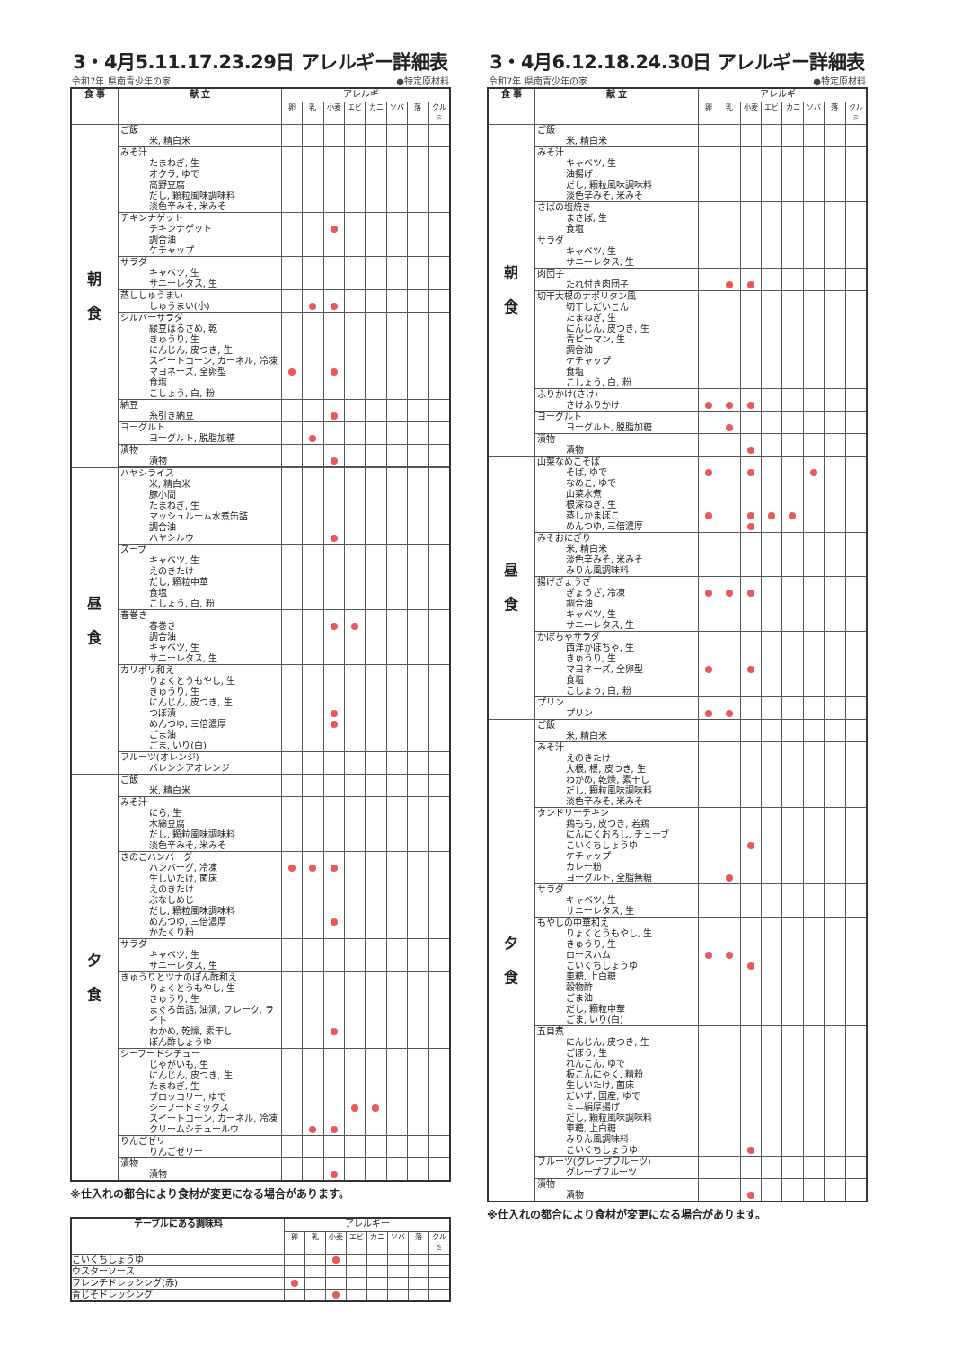3・4月5.11.17.23.29日 アレルギー詳細表
令和7年 県南青少年の家 ●特定原材料
| 食 事 | 献 立 | アレルギー | | | | | | | |
| --- | --- | --- | --- | --- | --- | --- | --- | --- | --- |
| | | 卵 | 乳 | 小麦 | エビ | カニ | ソバ | 落 | クルミ |
| 朝 食 | ご飯 米, 精白米 | | | | | | | | |
| | みそ汁 たまねぎ, 生 オクラ, ゆで 高野豆腐 だし, 顆粒風味調味料 淡色辛みそ, 米みそ | | | | | | | | |
| | チキンナゲット チキンナゲット 調合油 ケチャップ | | | | | | | | |
| | サラダ キャベツ, 生 サニーレタス, 生 | | | | | | | | |
| | 蒸ししゅうまい しゅうまい(小) | | | | | | | | |
| | シルバーサラダ 緑豆はるさめ, 乾 きゅうり, 生 にんじん, 皮つき, 生 スイートコーン, カーネル, 冷凍 マヨネーズ, 全卵型 食塩 こしょう, 白, 粉 | | | | | | | | |
| | 納豆 糸引き納豆 | | | | | | | | |
| | ヨーグルト ヨーグルト, 脱脂加糖 | | | | | | | | |
| | 漬物 漬物 | | | | | | | | |
| 昼 食 | ハヤシライス 米, 精白米 豚小間 たまねぎ, 生 マッシュルーム水煮缶詰 調合油 ハヤシルウ | | | | | | | | |
| | スープ キャベツ, 生 えのきたけ だし, 顆粒中華 食塩 こしょう, 白, 粉 | | | | | | | | |
| | 春巻き 春巻き 調合油 キャベツ, 生 サニーレタス, 生 | | | | | | | | |
| | カリポリ和え りょくとうもやし, 生 きゅうり, 生 にんじん, 皮つき, 生 つぼ漬 めんつゆ, 三倍濃厚 ごま油 ごま, いり(白) | | | | | | | | |
| | フルーツ(オレンジ) バレンシアオレンジ | | | | | | | | |
| 夕 食 | ご飯 米, 精白米 | | | | | | | | |
| | みそ汁 にら, 生 木綿豆腐 だし, 顆粒風味調味料 淡色辛みそ, 米みそ | | | | | | | | |
| | きのこハンバーグ ハンバーグ, 冷凍 生しいたけ, 菌床 えのきたけ ぶなしめじ だし, 顆粒風味調味料 めんつゆ, 三倍濃厚 かたくり粉 | | | | | | | | |
| | サラダ キャベツ, 生 サニーレタス, 生 | | | | | | | | |
| | きゅうりとツナのぽん酢和え りょくとうもやし, 生 きゅうり, 生 まぐろ缶詰, 油漬, フレーク, ライト わかめ, 乾燥, 素干し ぽん酢しょうゆ | | | | | | | | |
| | シーフードシチュー じゃがいも, 生 にんじん, 皮つき, 生 たまねぎ, 生 ブロッコリー, ゆで シーフードミックス スイートコーン, カーネル, 冷凍 クリームシチュールウ | | | | | | | | |
| | りんごゼリー りんごゼリー | | | | | | | | |
| | 漬物 漬物 | | | | | | | | |
※仕入れの都合により食材が変更になる場合があります。
| テーブルにある調味料 | アレルギー | | | | | | | |
| --- | --- | --- | --- | --- | --- | --- | --- | --- |
| | 卵 | 乳 | 小麦 | エビ | カニ | ソバ | 落 | クルミ |
| こいくちしょうゆ | | | | | | | | |
| ウスターソース | | | | | | | | |
| フレンチドレッシング(赤) | | | | | | | | |
| 青じそドレッシング | | | | | | | | |
3・4月6.12.18.24.30日 アレルギー詳細表
令和7年 県南青少年の家 ●特定原材料
| 食 事 | 献 立 | アレルギー | | | | | | | |
| --- | --- | --- | --- | --- | --- | --- | --- | --- | --- |
| | | 卵 | 乳 | 小麦 | エビ | カニ | ソバ | 落 | クルミ |
| 朝 食 | ご飯 米, 精白米 | | | | | | | | |
| | みそ汁 キャベツ, 生 油揚げ だし, 顆粒風味調味料 淡色辛みそ, 米みそ | | | | | | | | |
| | さばの塩焼き まさば, 生 食塩 | | | | | | | | |
| | サラダ キャベツ, 生 サニーレタス, 生 | | | | | | | | |
| | 肉団子 たれ付き肉団子 | | | | | | | | |
| | 切干大根のナポリタン風 切干しだいこん たまねぎ, 生 にんじん, 皮つき, 生 青ピーマン, 生 調合油 ケチャップ 食塩 こしょう, 白, 粉 | | | | | | | | |
| | ふりかけ(さけ) さけふりかけ | | | | | | | | |
| | ヨーグルト ヨーグルト, 脱脂加糖 | | | | | | | | |
| | 漬物 漬物 | | | | | | | | |
| 昼 食 | 山菜なめこそば そば, ゆで なめこ, ゆで 山菜水煮 根深ねぎ, 生 蒸しかまぼこ めんつゆ, 三倍濃厚 | | | | | | | | |
| | みそおにぎり 米, 精白米 淡色辛みそ, 米みそ みりん風調味料 | | | | | | | | |
| | 揚げぎょうざ ぎょうざ, 冷凍 調合油 キャベツ, 生 サニーレタス, 生 | | | | | | | | |
| | かぼちゃサラダ 西洋かぼちゃ, 生 きゅうり, 生 マヨネーズ, 全卵型 食塩 こしょう, 白, 粉 | | | | | | | | |
| | プリン プリン | | | | | | | | |
| 夕 食 | ご飯 米, 精白米 | | | | | | | | |
| | みそ汁 えのきたけ 大根, 根, 皮つき, 生 わかめ, 乾燥, 素干し だし, 顆粒風味調味料 淡色辛みそ, 米みそ | | | | | | | | |
| | タンドリーチキン 鶏もも, 皮つき, 若鶏 にんにくおろし, チューブ こいくちしょうゆ ケチャップ カレー粉 ヨーグルト, 全脂無糖 | | | | | | | | |
| | サラダ キャベツ, 生 サニーレタス, 生 | | | | | | | | |
| | もやしの中華和え りょくとうもやし, 生 きゅうり, 生 ロースハム こいくちしょうゆ 車糖, 上白糖 穀物酢 ごま油 だし, 顆粒中華 ごま, いり(白) | | | | | | | | |
| | 五目煮 にんじん, 皮つき, 生 ごぼう, 生 れんこん, ゆで 板こんにゃく, 精粉 生しいたけ, 菌床 だいず, 国産, ゆで ミニ絹厚揚げ だし, 顆粒風味調味料 車糖, 上白糖 みりん風調味料 こいくちしょうゆ | | | | | | | | |
| | フルーツ(グレープフルーツ) グレープフルーツ | | | | | | | | |
| | 漬物 漬物 | | | | | | | | |
※仕入れの都合により食材が変更になる場合があります。